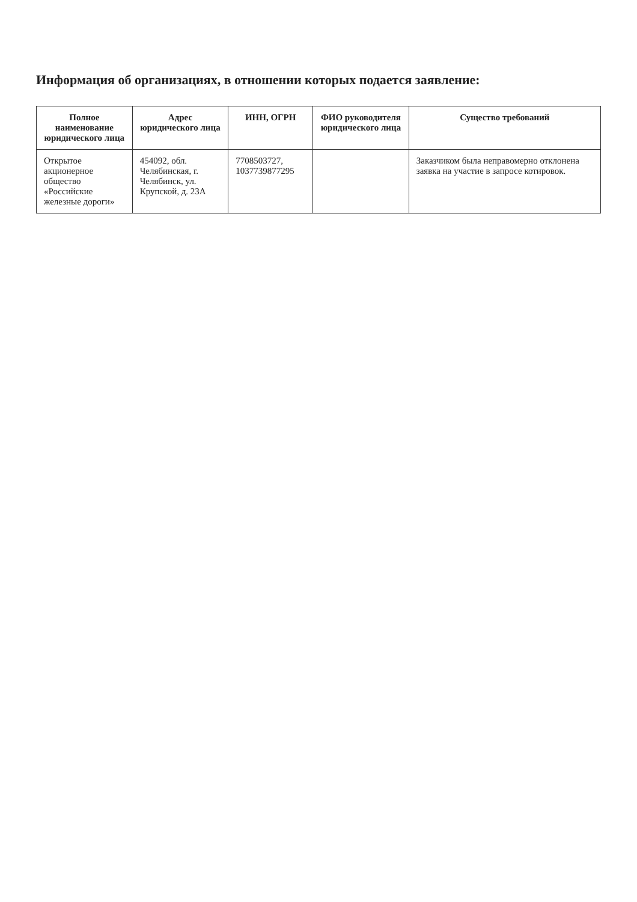Информация об организациях, в отношении которых подается заявление:
| Полное наименование юридического лица | Адрес юридического лица | ИНН, ОГРН | ФИО руководителя юридического лица | Существо требований |
| --- | --- | --- | --- | --- |
| Открытое акционерное общество «Российские железные дороги» | 454092, обл. Челябинская, г. Челябинск, ул. Крупской, д. 23А | 7708503727, 1037739877295 | | Заказчиком была неправомерно отклонена заявка на участие в запросе котировок. |